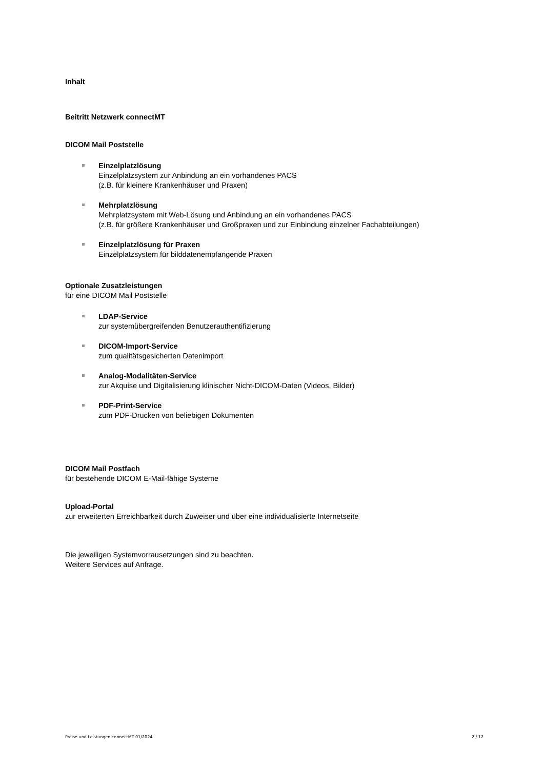Inhalt
Beitritt Netzwerk connectMT
DICOM Mail Poststelle
Einzelplatzlösung
Einzelplatzsystem zur Anbindung an ein vorhandenes PACS
(z.B. für kleinere Krankenhäuser und Praxen)
Mehrplatzlösung
Mehrplatzsystem mit Web-Lösung und Anbindung an ein vorhandenes PACS
(z.B. für größere Krankenhäuser und Großpraxen und zur Einbindung einzelner Fachabteilungen)
Einzelplatzlösung für Praxen
Einzelplatzsystem für bilddatenempfangende Praxen
Optionale Zusatzleistungen
für eine DICOM Mail Poststelle
LDAP-Service
zur systemübergreifenden Benutzerauthentifizierung
DICOM-Import-Service
zum qualitätsgesicherten Datenimport
Analog-Modalitäten-Service
zur Akquise und Digitalisierung klinischer Nicht-DICOM-Daten (Videos, Bilder)
PDF-Print-Service
zum PDF-Drucken von beliebigen Dokumenten
DICOM Mail Postfach
für bestehende DICOM E-Mail-fähige Systeme
Upload-Portal
zur erweiterten Erreichbarkeit durch Zuweiser und über eine individualisierte Internetseite
Die jeweiligen Systemvorrausetzungen sind zu beachten.
Weitere Services auf Anfrage.
Preise und Leistungen connectMT 01/2024 2 / 12